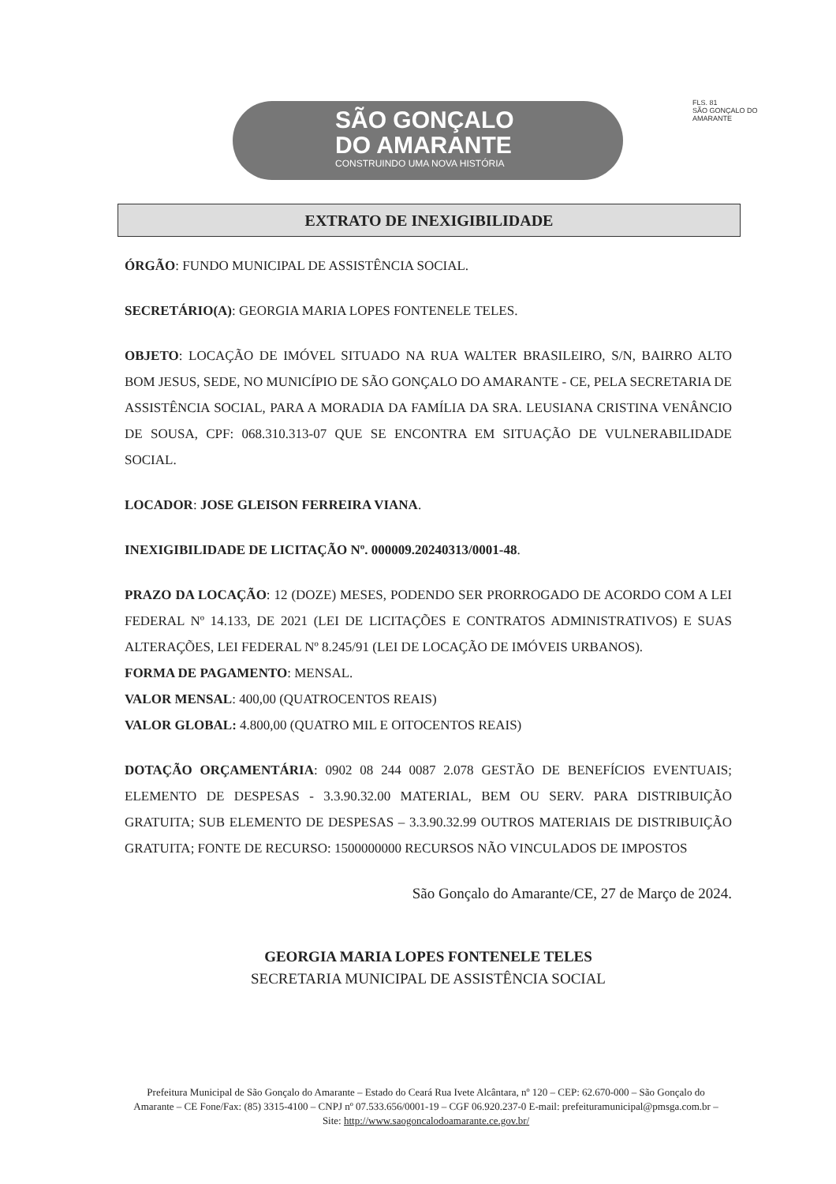SÃO GONÇALO
DO AMARANTE
CONSTRUINDO UMA NOVA HISTÓRIA
FLS. 81
SÃO GONÇALO DO AMARANTE
EXTRATO DE INEXIGIBILIDADE
ÓRGÃO: FUNDO MUNICIPAL DE ASSISTÊNCIA SOCIAL.
SECRETÁRIO(A): GEORGIA MARIA LOPES FONTENELE TELES.
OBJETO: LOCAÇÃO DE IMÓVEL SITUADO NA RUA WALTER BRASILEIRO, S/N, BAIRRO ALTO BOM JESUS, SEDE, NO MUNICÍPIO DE SÃO GONÇALO DO AMARANTE - CE, PELA SECRETARIA DE ASSISTÊNCIA SOCIAL, PARA A MORADIA DA FAMÍLIA DA SRA. LEUSIANA CRISTINA VENÂNCIO DE SOUSA, CPF: 068.310.313-07 QUE SE ENCONTRA EM SITUAÇÃO DE VULNERABILIDADE SOCIAL.
LOCADOR: JOSE GLEISON FERREIRA VIANA.
INEXIGIBILIDADE DE LICITAÇÃO Nº. 000009.20240313/0001-48.
PRAZO DA LOCAÇÃO: 12 (DOZE) MESES, PODENDO SER PRORROGADO DE ACORDO COM A LEI FEDERAL Nº 14.133, DE 2021 (LEI DE LICITAÇÕES E CONTRATOS ADMINISTRATIVOS) E SUAS ALTERAÇÕES, LEI FEDERAL Nº 8.245/91 (LEI DE LOCAÇÃO DE IMÓVEIS URBANOS).
FORMA DE PAGAMENTO: MENSAL.
VALOR MENSAL: 400,00 (QUATROCENTOS REAIS)
VALOR GLOBAL: 4.800,00 (QUATRO MIL E OITOCENTOS REAIS)
DOTAÇÃO ORÇAMENTÁRIA: 0902 08 244 0087 2.078 GESTÃO DE BENEFÍCIOS EVENTUAIS; ELEMENTO DE DESPESAS - 3.3.90.32.00 MATERIAL, BEM OU SERV. PARA DISTRIBUIÇÃO GRATUITA; SUB ELEMENTO DE DESPESAS – 3.3.90.32.99 OUTROS MATERIAIS DE DISTRIBUIÇÃO GRATUITA; FONTE DE RECURSO: 1500000000 RECURSOS NÃO VINCULADOS DE IMPOSTOS
São Gonçalo do Amarante/CE, 27 de Março de 2024.
GEORGIA MARIA LOPES FONTENELE TELES
SECRETARIA MUNICIPAL DE ASSISTÊNCIA SOCIAL
Prefeitura Municipal de São Gonçalo do Amarante – Estado do Ceará Rua Ivete Alcântara, nº 120 – CEP: 62.670-000 – São Gonçalo do Amarante – CE Fone/Fax: (85) 3315-4100 – CNPJ nº 07.533.656/0001-19 – CGF 06.920.237-0 E-mail: prefeituramunicipal@pmsga.com.br – Site: http://www.saogoncalodoamarante.ce.gov.br/